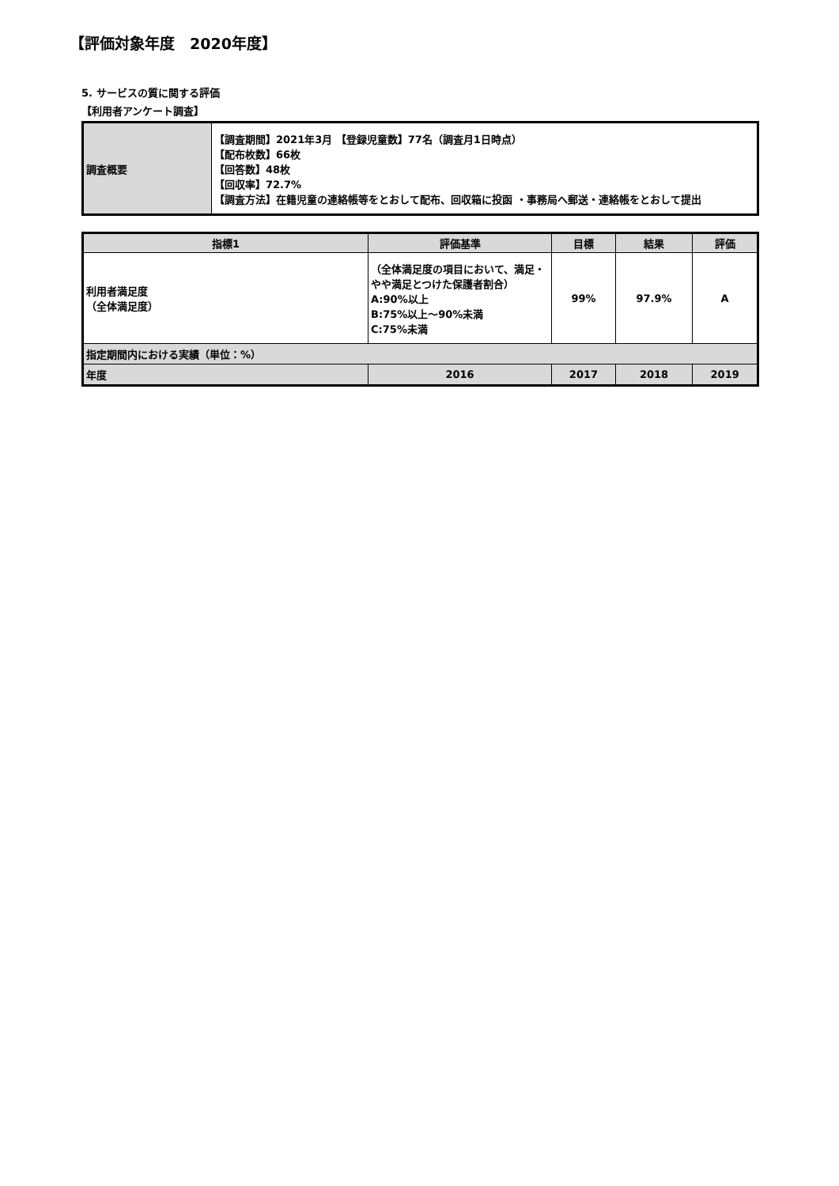【評価対象年度　2020年度】
5. サービスの質に関する評価
【利用者アンケート調査】
| 調査概要 | 【調査期間】2021年3月 【登録児童数】77名（調査月1日時点） 【配布枚数】66枚 【回答数】48枚 【回収率】72.7% 【調査方法】在籍児童の連絡帳等をとおして配布、回収箱に投函 ・事務局へ郵送・連絡帳をとおして提出 |
| 指標1 | | 評価基準 | 目標 | 結果 | 評価 |
| --- | --- | --- | --- | --- | --- |
| 利用者満足度 （全体満足度） | | （全体満足度の項目において、満足・やや満足とつけた保護者割合） A:90%以上 B:75%以上～90%未満 C:75%未満 | 99% | 97.9% | A |
| 指定期間内における実績（単位：%） | | | | | |
| 年度 | 2016 | | 2017 | 2018 | 2019 |